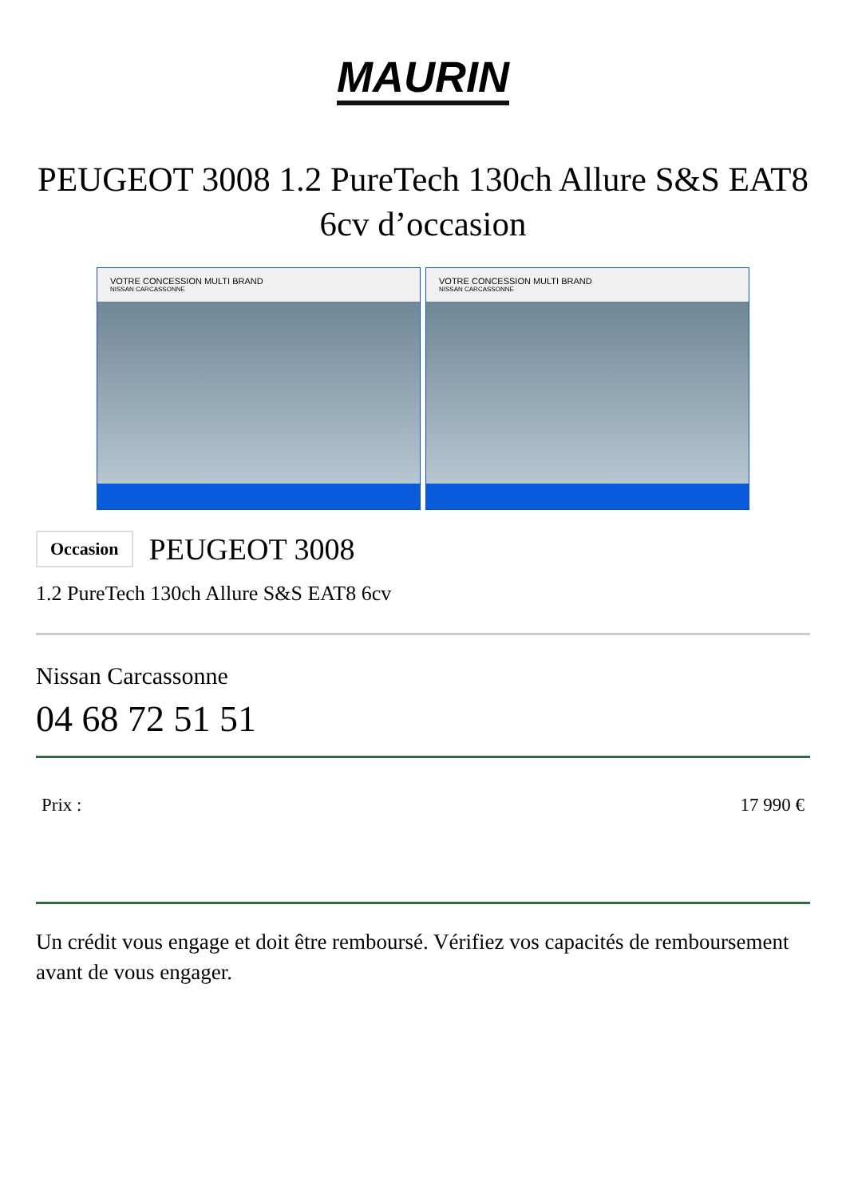MAURIN
PEUGEOT 3008 1.2 PureTech 130ch Allure S&S EAT8 6cv d’occasion
VOTRE CONCESSION MULTI BRAND
NISSAN CARCASSONNE
VOTRE CONCESSION MULTI BRAND
NISSAN CARCASSONNE
Occasion
PEUGEOT 3008
1.2 PureTech 130ch Allure S&S EAT8 6cv
Nissan Carcassonne
04 68 72 51 51
Prix : 17 990 €
Un crédit vous engage et doit être remboursé. Vérifiez vos capacités de remboursement avant de vous engager.